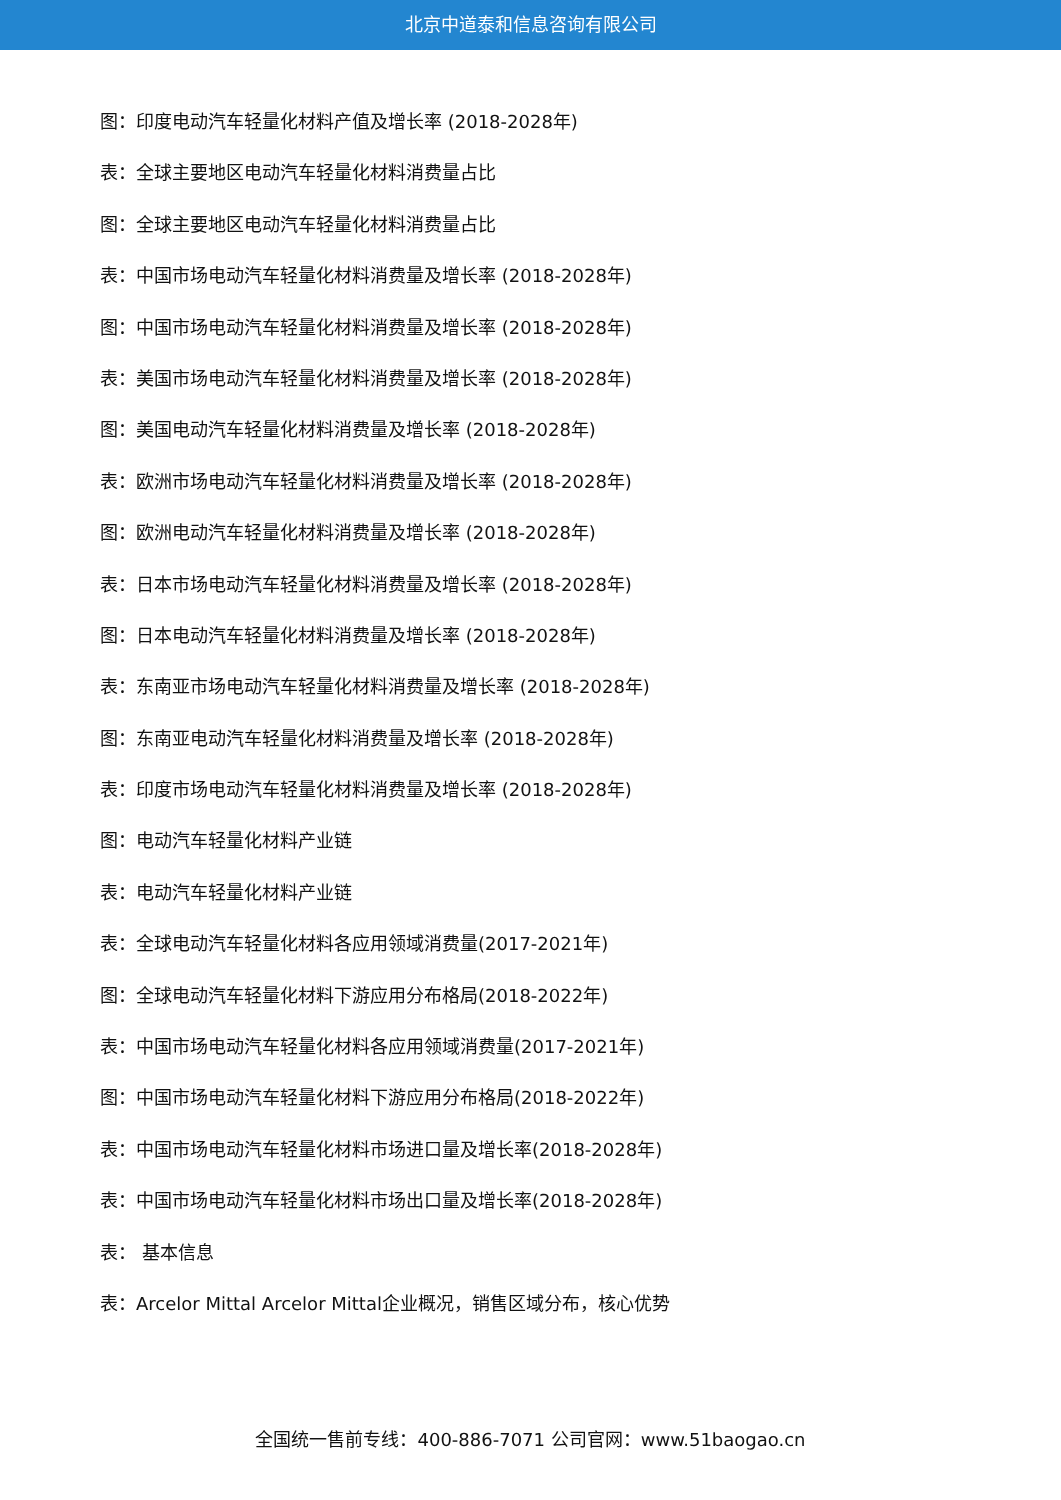北京中道泰和信息咨询有限公司
图：印度电动汽车轻量化材料产值及增长率 (2018-2028年)
表：全球主要地区电动汽车轻量化材料消费量占比
图：全球主要地区电动汽车轻量化材料消费量占比
表：中国市场电动汽车轻量化材料消费量及增长率 (2018-2028年)
图：中国市场电动汽车轻量化材料消费量及增长率 (2018-2028年)
表：美国市场电动汽车轻量化材料消费量及增长率 (2018-2028年)
图：美国电动汽车轻量化材料消费量及增长率 (2018-2028年)
表：欧洲市场电动汽车轻量化材料消费量及增长率 (2018-2028年)
图：欧洲电动汽车轻量化材料消费量及增长率 (2018-2028年)
表：日本市场电动汽车轻量化材料消费量及增长率 (2018-2028年)
图：日本电动汽车轻量化材料消费量及增长率 (2018-2028年)
表：东南亚市场电动汽车轻量化材料消费量及增长率 (2018-2028年)
图：东南亚电动汽车轻量化材料消费量及增长率 (2018-2028年)
表：印度市场电动汽车轻量化材料消费量及增长率 (2018-2028年)
图：电动汽车轻量化材料产业链
表：电动汽车轻量化材料产业链
表：全球电动汽车轻量化材料各应用领域消费量(2017-2021年)
图：全球电动汽车轻量化材料下游应用分布格局(2018-2022年)
表：中国市场电动汽车轻量化材料各应用领域消费量(2017-2021年)
图：中国市场电动汽车轻量化材料下游应用分布格局(2018-2022年)
表：中国市场电动汽车轻量化材料市场进口量及增长率(2018-2028年)
表：中国市场电动汽车轻量化材料市场出口量及增长率(2018-2028年)
表： 基本信息
表：Arcelor Mittal Arcelor Mittal企业概况，销售区域分布，核心优势
全国统一售前专线：400-886-7071 公司官网：www.51baogao.cn